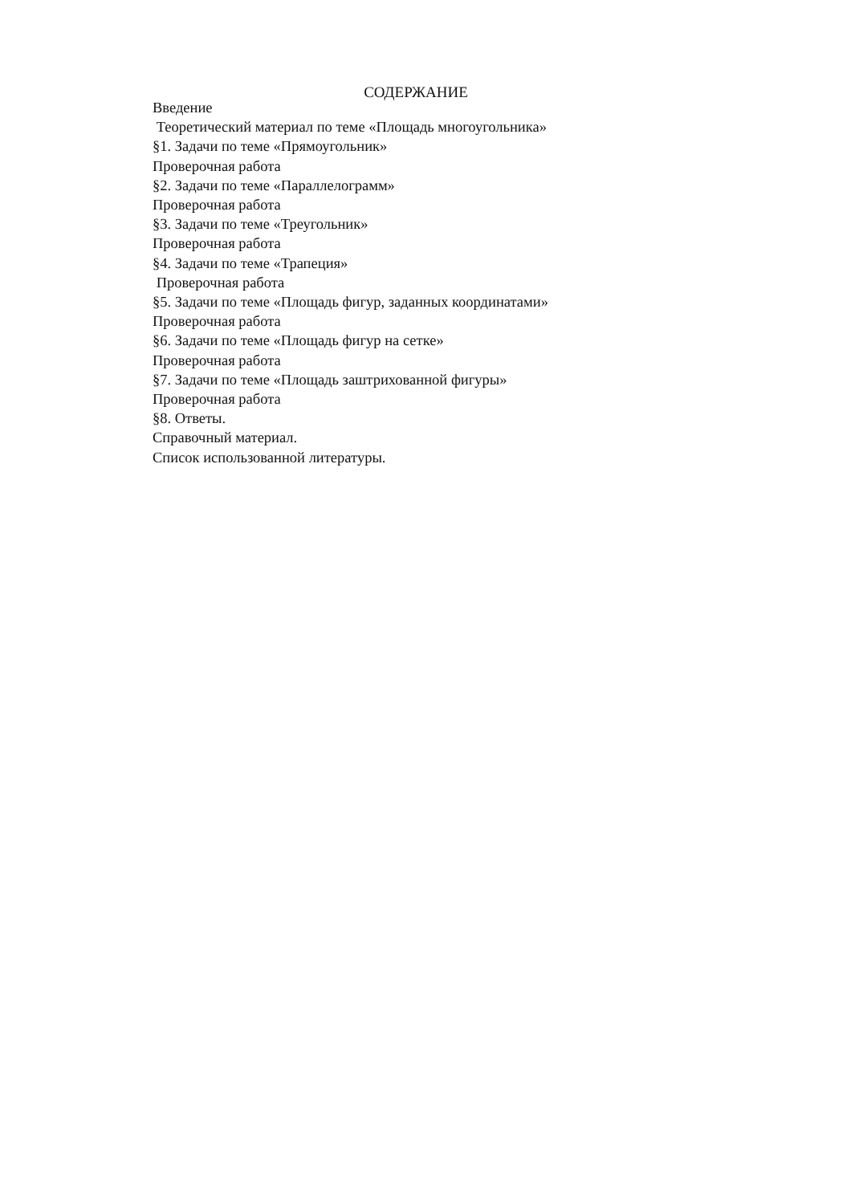СОДЕРЖАНИЕ
Введение
Теоретический материал по теме «Площадь многоугольника»
§1. Задачи по теме «Прямоугольник»
Проверочная работа
§2. Задачи по теме «Параллелограмм»
Проверочная работа
§3. Задачи по теме «Треугольник»
Проверочная работа
§4. Задачи по теме «Трапеция»
Проверочная работа
§5. Задачи по теме «Площадь фигур, заданных координатами»
Проверочная работа
§6. Задачи по теме «Площадь фигур на сетке»
Проверочная работа
§7. Задачи по теме «Площадь заштрихованной фигуры»
Проверочная работа
§8. Ответы.
Справочный материал.
Список использованной литературы.